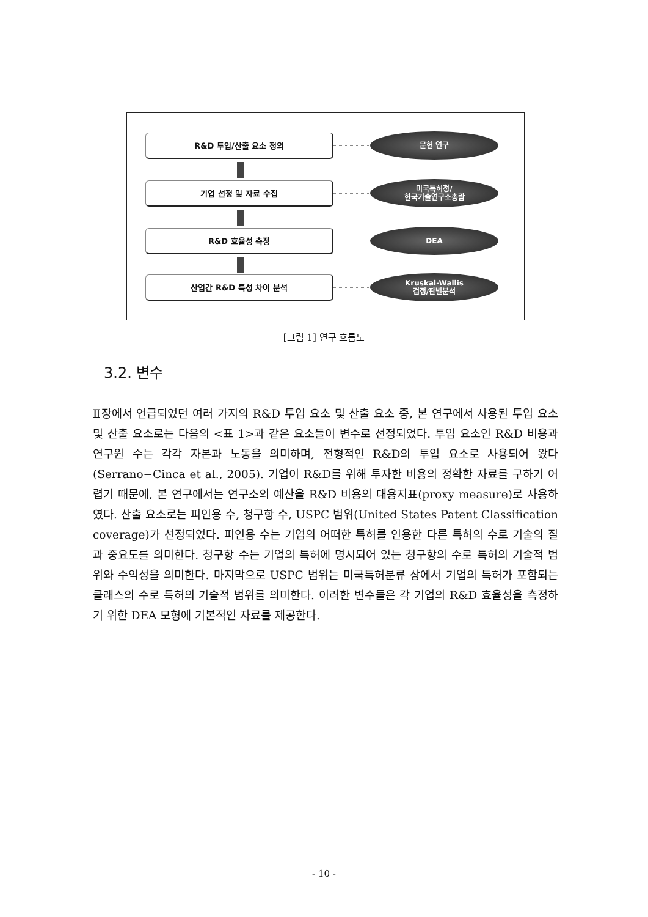R&D 투입/산출 요소 정의
문헌 연구
기업 선정 및 자료 수집
미국특허청/
한국기술연구소총람
R&D 효율성 측정
DEA
산업간 R&D 특성 차이 분석
Kruskal-Wallis
검정/판별분석
[그림 1] 연구 흐름도
3.2. 변수
Ⅱ장에서 언급되었던 여러 가지의 R&D 투입 요소 및 산출 요소 중, 본 연구에서 사용된 투입 요소 및 산출 요소로는 다음의 <표 1>과 같은 요소들이 변수로 선정되었다. 투입 요소인 R&D 비용과 연구원 수는 각각 자본과 노동을 의미하며, 전형적인 R&D의 투입 요소로 사용되어 왔다(Serrano−Cinca et al., 2005). 기업이 R&D를 위해 투자한 비용의 정확한 자료를 구하기 어렵기 때문에, 본 연구에서는 연구소의 예산을 R&D 비용의 대용지표(proxy measure)로 사용하였다. 산출 요소로는 피인용 수, 청구항 수, USPC 범위(United States Patent Classification coverage)가 선정되었다. 피인용 수는 기업의 어떠한 특허를 인용한 다른 특허의 수로 기술의 질과 중요도를 의미한다. 청구항 수는 기업의 특허에 명시되어 있는 청구항의 수로 특허의 기술적 범위와 수익성을 의미한다. 마지막으로 USPC 범위는 미국특허분류 상에서 기업의 특허가 포함되는 클래스의 수로 특허의 기술적 범위를 의미한다. 이러한 변수들은 각 기업의 R&D 효율성을 측정하기 위한 DEA 모형에 기본적인 자료를 제공한다.
- 10 -